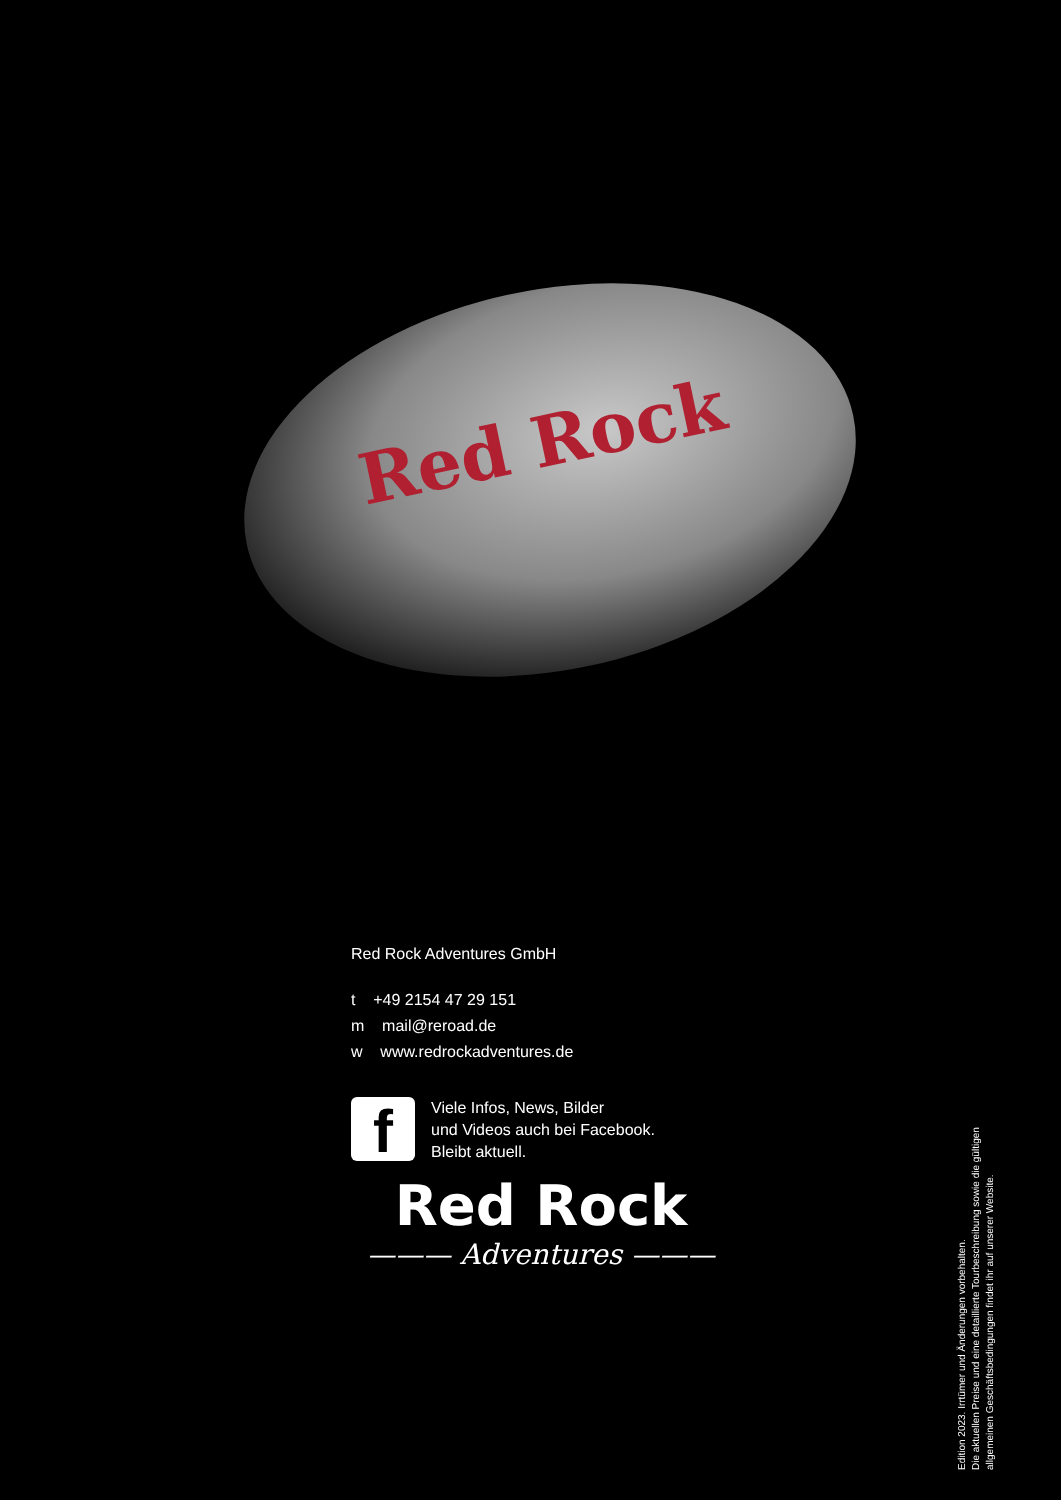Red Rock
Red Rock Adventures GmbH
t +49 2154 47 29 151
m mail@reroad.de
w www.redrockadventures.de
f
Viele Infos, News, Bilder
und Videos auch bei Facebook.
Bleibt aktuell.
Red Rock
——— Adventures ———
Edition 2023. Irrtümer und Änderungen vorbehalten.
Die aktuellen Preise und eine detaillierte Tourbeschreibung sowie die gültigen
allgemeinen Geschäftsbedingungen findet ihr auf unserer Website.